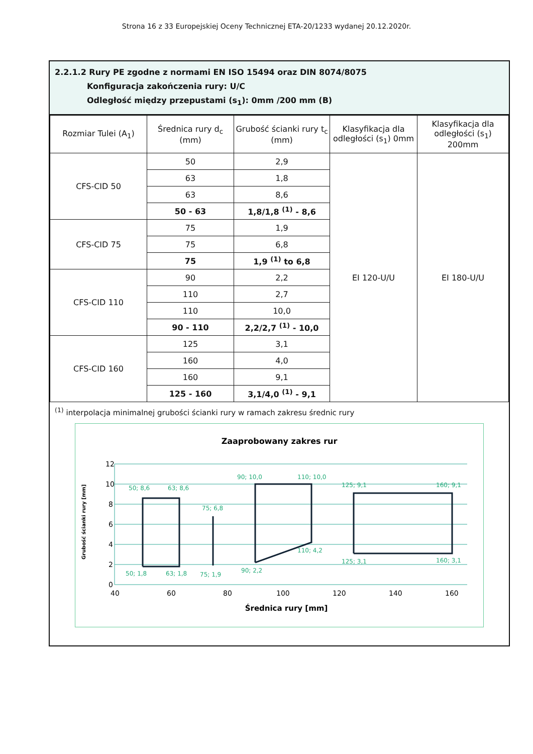Strona 16 z 33 Europejskiej Oceny Technicznej ETA-20/1233 wydanej 20.12.2020r.
2.2.1.2 Rury PE zgodne z normami EN ISO 15494 oraz DIN 8074/8075
Konfiguracja zakończenia rury: U/C
Odległość między przepustami (s<sub>1</sub>): 0mm /200 mm (B)
| Rozmiar Tulei (A<sub>1</sub>) | Średnica rury d<sub>c</sub> (mm) | Grubość ścianki rury t<sub>c</sub> (mm) | Klasyfikacja dla odległości (s<sub>1</sub>) 0mm | Klasyfikacja dla odległości (s<sub>1</sub>) 200mm |
| --- | --- | --- | --- | --- |
| CFS-CID 50 | 50 | 2,9 | EI 120-U/U | EI 180-U/U |
| | 63 | 1,8 | | |
| | 63 | 8,6 | | |
| | 50 - 63 | 1,8/1,8 <sup>(1)</sup> - 8,6 | | |
| CFS-CID 75 | 75 | 1,9 | | |
| | 75 | 6,8 | | |
| | 75 | 1,9 <sup>(1)</sup> to 6,8 | | |
| CFS-CID 110 | 90 | 2,2 | | |
| | 110 | 2,7 | | |
| | 110 | 10,0 | | |
| | 90 - 110 | 2,2/2,7 <sup>(1)</sup> - 10,0 | | |
| CFS-CID 160 | 125 | 3,1 | | |
| | 160 | 4,0 | | |
| | 160 | 9,1 | | |
| | 125 - 160 | 3,1/4,0 <sup>(1)</sup> - 9,1 | | |
<sup>(1)</sup> interpolacja minimalnej grubości ścianki rury w ramach zakresu średnic rury
Zaaprobowany zakres rur
12
10
8
6
4
2
0
40
60
80
100
120
140
160
Średnica rury [mm]
Grubość ścianki rury [mm]
50; 8,6
63; 8,6
75; 6,8
90; 10,0
110; 10,0
125; 9,1
160; 9,1
50; 1,8
63; 1,8
75; 1,9
90; 2,2
110; 4,2
125; 3,1
160; 3,1